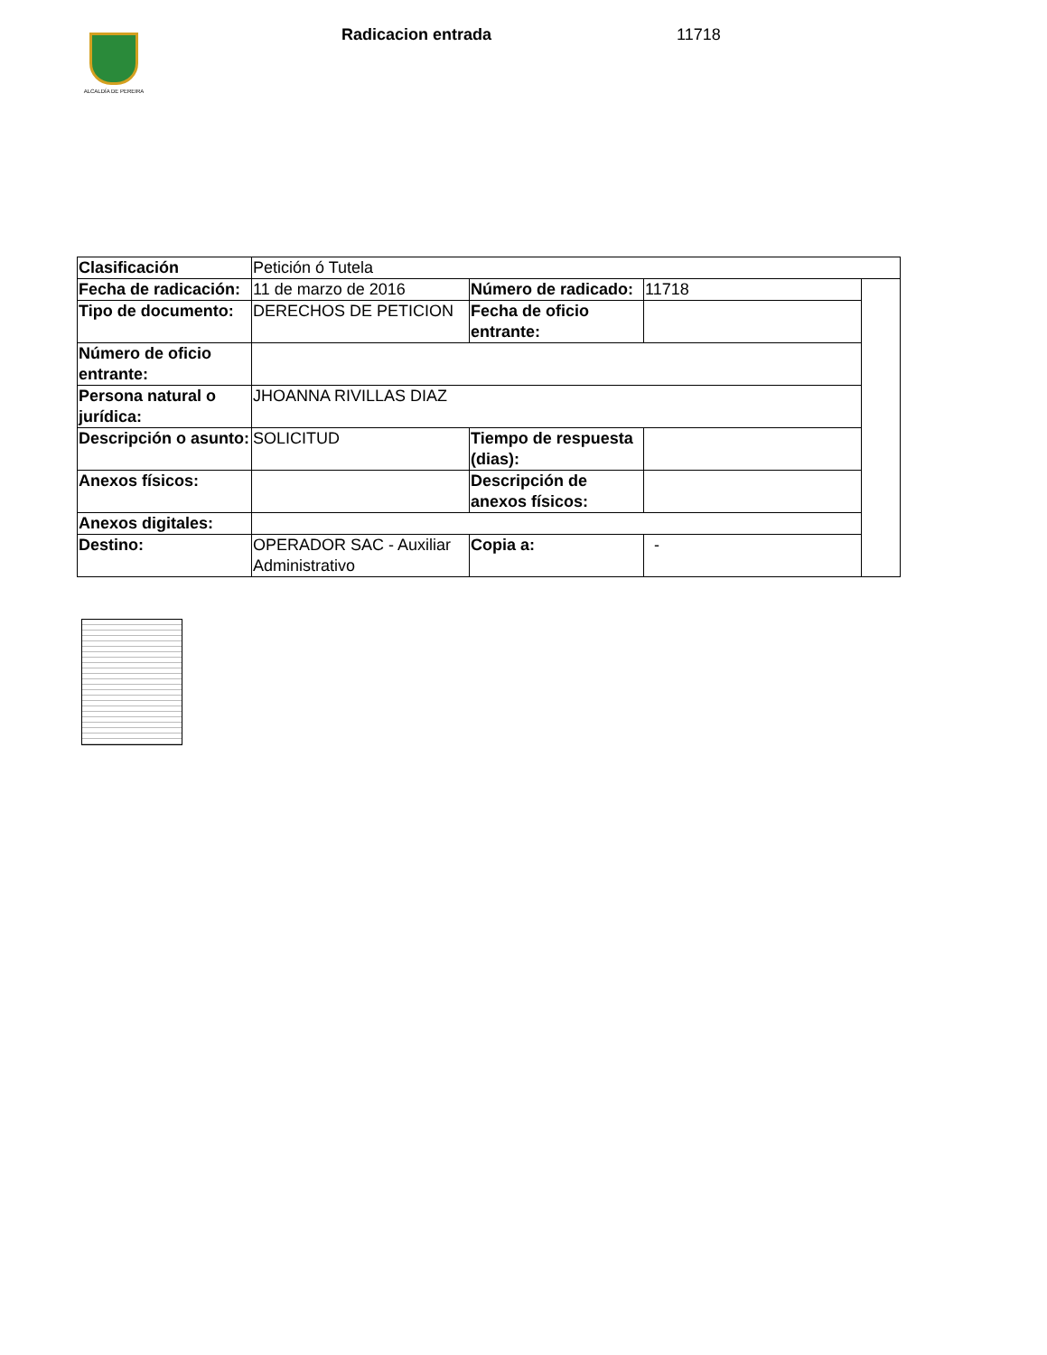ALCALDÍA DE PEREIRA
Radicacion entrada 11718
| Clasificación | Petición ó Tutela | | | |
| Fecha de radicación: | 11 de marzo de 2016 | Número de radicado: | 11718 | |
| Tipo de documento: | DERECHOS DE PETICION | Fecha de oficio entrante: | | |
| Número de oficio entrante: | | | | |
| Persona natural o jurídica: | JHOANNA RIVILLAS DIAZ | | | |
| Descripción o asunto: | SOLICITUD | Tiempo de respuesta (dias): | | |
| Anexos físicos: | | Descripción de anexos físicos: | | |
| Anexos digitales: | | | | |
| Destino: | OPERADOR SAC - Auxiliar Administrativo | Copia a: | - | |